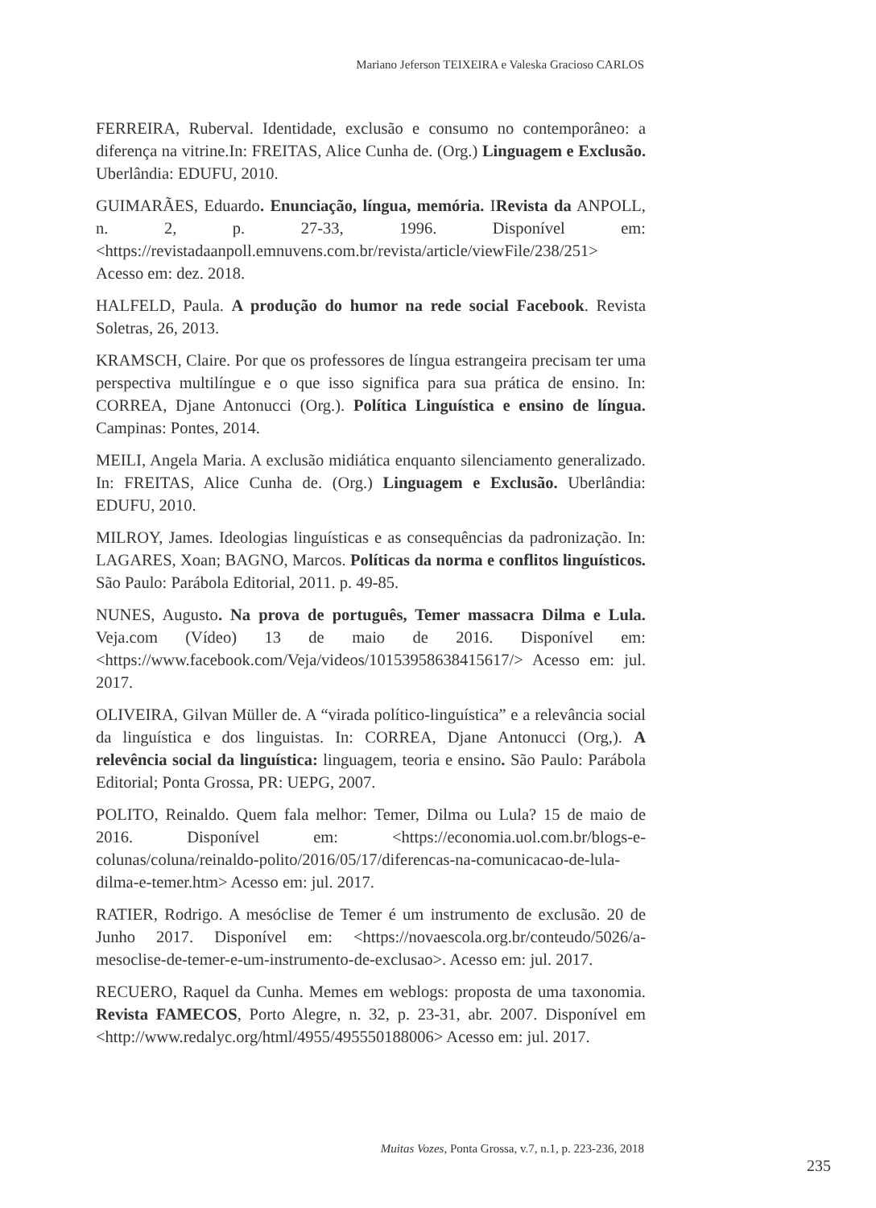Mariano Jeferson TEIXEIRA e Valeska Gracioso CARLOS
FERREIRA, Ruberval. Identidade, exclusão e consumo no contemporâneo: a diferença na vitrine.In: FREITAS, Alice Cunha de. (Org.) Linguagem e Exclusão. Uberlândia: EDUFU, 2010.
GUIMARÃES, Eduardo. Enunciação, língua, memória. IRevista da ANPOLL, n. 2, p. 27-33, 1996. Disponível em: <https://revistadaanpoll.emnuvens.com.br/revista/article/viewFile/238/251> Acesso em: dez. 2018.
HALFELD, Paula. A produção do humor na rede social Facebook. Revista Soletras, 26, 2013.
KRAMSCH, Claire. Por que os professores de língua estrangeira precisam ter uma perspectiva multilíngue e o que isso significa para sua prática de ensino. In: CORREA, Djane Antonucci (Org.). Política Linguística e ensino de língua. Campinas: Pontes, 2014.
MEILI, Angela Maria. A exclusão midiática enquanto silenciamento generalizado. In: FREITAS, Alice Cunha de. (Org.) Linguagem e Exclusão. Uberlândia: EDUFU, 2010.
MILROY, James. Ideologias linguísticas e as consequências da padronização. In: LAGARES, Xoan; BAGNO, Marcos. Políticas da norma e conflitos linguísticos. São Paulo: Parábola Editorial, 2011. p. 49-85.
NUNES, Augusto. Na prova de português, Temer massacra Dilma e Lula. Veja.com (Vídeo) 13 de maio de 2016. Disponível em: <https://www.facebook.com/Veja/videos/10153958638415617/> Acesso em: jul. 2017.
OLIVEIRA, Gilvan Müller de. A “virada político-linguística” e a relevância social da linguística e dos linguistas. In: CORREA, Djane Antonucci (Org,). A relevência social da linguística: linguagem, teoria e ensino. São Paulo: Parábola Editorial; Ponta Grossa, PR: UEPG, 2007.
POLITO, Reinaldo. Quem fala melhor: Temer, Dilma ou Lula? 15 de maio de 2016. Disponível em: <https://economia.uol.com.br/blogs-e-colunas/coluna/reinaldo-polito/2016/05/17/diferencas-na-comunicacao-de-lula-dilma-e-temer.htm> Acesso em: jul. 2017.
RATIER, Rodrigo. A mesóclise de Temer é um instrumento de exclusão. 20 de Junho 2017. Disponível em: <https://novaescola.org.br/conteudo/5026/a-mesoclise-de-temer-e-um-instrumento-de-exclusao>. Acesso em: jul. 2017.
RECUERO, Raquel da Cunha. Memes em weblogs: proposta de uma taxonomia. Revista FAMECOS, Porto Alegre, n. 32, p. 23-31, abr. 2007. Disponível em <http://www.redalyc.org/html/4955/495550188006> Acesso em: jul. 2017.
Muitas Vozes, Ponta Grossa, v.7, n.1, p. 223-236, 2018
235